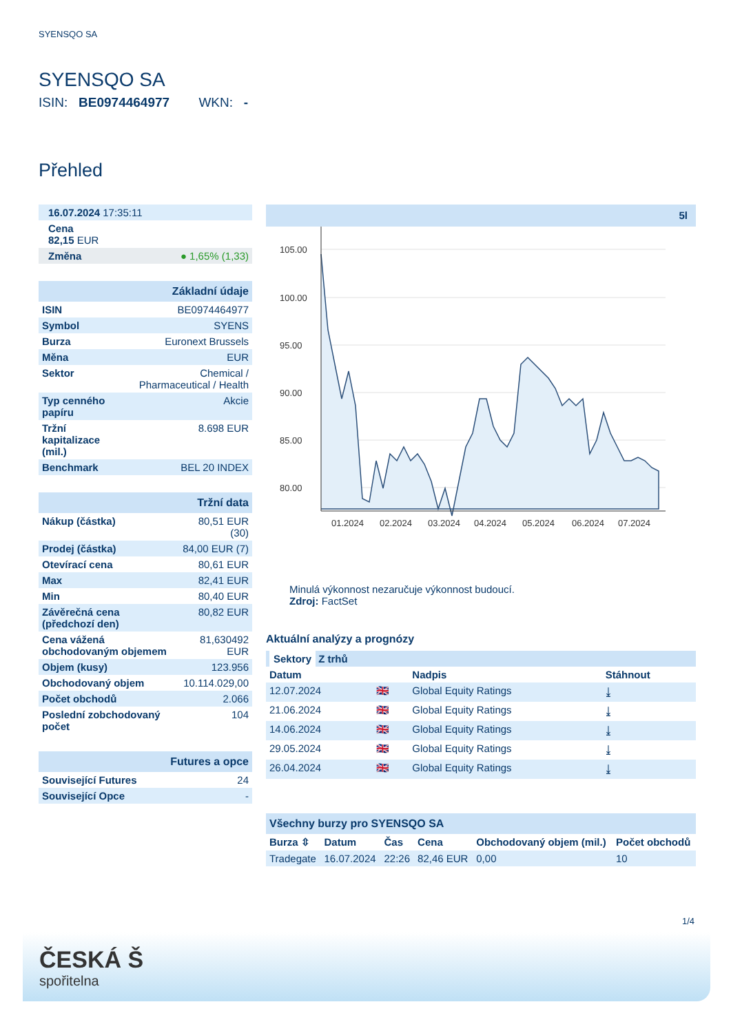SYENSQO SA
SYENSQO SA
ISIN: BE0974464977 WKN: -
Přehled
| 16.07.2024 17:35:11 |
| Cena 82,15 EUR |
| Změna ● 1,65% (1,33) |
| Základní údaje | |
| ISIN | BE0974464977 |
| Symbol | SYENS |
| Burza | Euronext Brussels |
| Měna | EUR |
| Sektor | Chemical / Pharmaceutical / Health |
| Typ cenného papíru | Akcie |
| Tržní kapitalizace (mil.) | 8.698 EUR |
| Benchmark | BEL 20 INDEX |
| Tržní data | |
| Nákup (částka) | 80,51 EUR (30) |
| Prodej (částka) | 84,00 EUR (7) |
| Otevírací cena | 80,61 EUR |
| Max | 82,41 EUR |
| Min | 80,40 EUR |
| Závěrečná cena (předchozí den) | 80,82 EUR |
| Cena vážená obchodovaným objemem | 81,630492 EUR |
| Objem (kusy) | 123.956 |
| Obchodovaný objem | 10.114.029,00 |
| Počet obchodů | 2.066 |
| Poslední zobchodovaný počet | 104 |
| Futures a opce | |
| Související Futures | 24 |
| Související Opce | - |
5l
105.00
100.00
95.00
90.00
85.00
80.00
01.2024
02.2024
03.2024
04.2024
05.2024
06.2024
07.2024
Minulá výkonnost nezaručuje výkonnost budoucí.
Zdroj: FactSet
Aktuální analýzy a prognózy
| Sektory Z trhů | | | |
| --- | --- | --- | --- |
| Datum | | Nadpis | Stáhnout |
| 12.07.2024 | 🇬🇧 | Global Equity Ratings | ⤓ |
| 21.06.2024 | 🇬🇧 | Global Equity Ratings | ⤓ |
| 14.06.2024 | 🇬🇧 | Global Equity Ratings | ⤓ |
| 29.05.2024 | 🇬🇧 | Global Equity Ratings | ⤓ |
| 26.04.2024 | 🇬🇧 | Global Equity Ratings | ⤓ |
| Všechny burzy pro SYENSQO SA | | | | | |
| Burza ⇳ | Datum | Čas | Cena | Obchodovaný objem (mil.) | Počet obchodů |
| Tradegate | 16.07.2024 | 22:26 | 82,46 EUR | 0,00 | 10 |
1/4
ČESKÁ Š
spořitelna